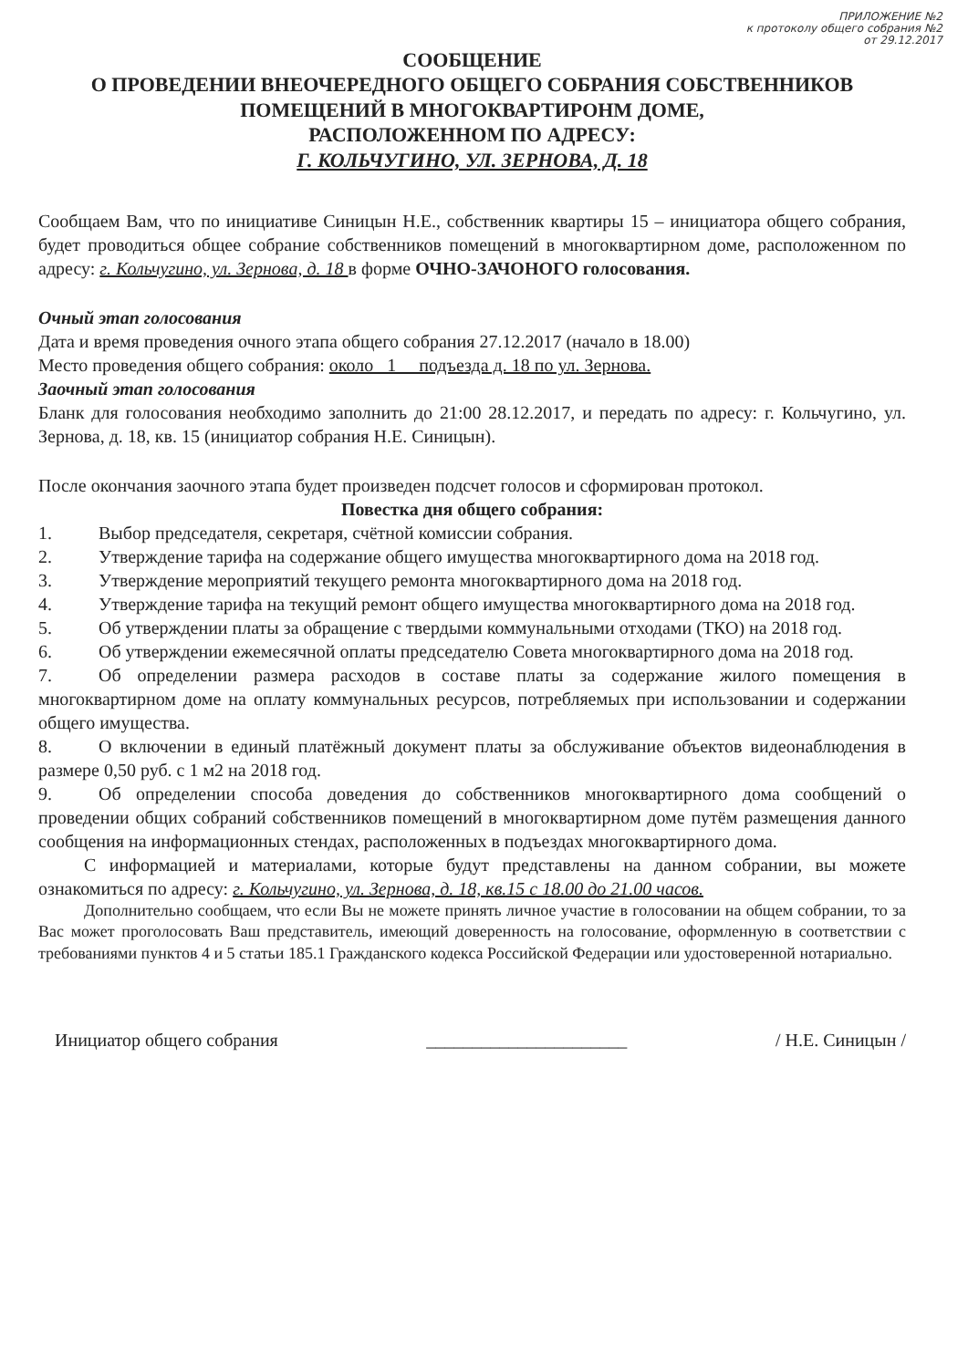ПРИЛОЖЕНИЕ №2
к протоколу общего собрания №2
от 29.12.2017
СООБЩЕНИЕ
О ПРОВЕДЕНИИ ВНЕОЧЕРЕДНОГО ОБЩЕГО СОБРАНИЯ СОБСТВЕННИКОВ ПОМЕЩЕНИЙ В МНОГОКВАРТИРОНМ ДОМЕ,
РАСПОЛОЖЕННОМ ПО АДРЕСУ:
Г. КОЛЬЧУГИНО, УЛ. ЗЕРНОВА, Д. 18
Сообщаем Вам, что по инициативе Синицын Н.Е., собственник квартиры 15 – инициатора общего собрания, будет проводиться общее собрание собственников помещений в многоквартирном доме, расположенном по адресу: г. Кольчугино, ул. Зернова, д. 18 в форме ОЧНО-ЗАЧОНОГО голосования.
Очный этап голосования
Дата и время проведения очного этапа общего собрания 27.12.2017 (начало в 18.00)
Место проведения общего собрания: около _1__ подъезда д. 18 по ул. Зернова.
Заочный этап голосования
Бланк для голосования необходимо заполнить до 21:00 28.12.2017, и передать по адресу: г. Кольчугино, ул. Зернова, д. 18, кв. 15 (инициатор собрания Н.Е. Синицын).
После окончания заочного этапа будет произведен подсчет голосов и сформирован протокол.
Повестка дня общего собрания:
1. Выбор председателя, секретаря, счётной комиссии собрания.
2. Утверждение тарифа на содержание общего имущества многоквартирного дома на 2018 год.
3. Утверждение мероприятий текущего ремонта многоквартирного дома на 2018 год.
4. Утверждение тарифа на текущий ремонт общего имущества многоквартирного дома на 2018 год.
5. Об утверждении платы за обращение с твердыми коммунальными отходами (ТКО) на 2018 год.
6. Об утверждении ежемесячной оплаты председателю Совета многоквартирного дома на 2018 год.
7. Об определении размера расходов в составе платы за содержание жилого помещения в многоквартирном доме на оплату коммунальных ресурсов, потребляемых при использовании и содержании общего имущества.
8. О включении в единый платёжный документ платы за обслуживание объектов видеонаблюдения в размере 0,50 руб. с 1 м2 на 2018 год.
9. Об определении способа доведения до собственников многоквартирного дома сообщений о проведении общих собраний собственников помещений в многоквартирном доме путём размещения данного сообщения на информационных стендах, расположенных в подъездах многоквартирного дома.
С информацией и материалами, которые будут представлены на данном собрании, вы можете ознакомиться по адресу: г. Кольчугино, ул. Зернова, д. 18, кв.15 с 18.00 до 21.00 часов.
Дополнительно сообщаем, что если Вы не можете принять личное участие в голосовании на общем собрании, то за Вас может проголосовать Ваш представитель, имеющий доверенность на голосование, оформленную в соответствии с требованиями пунктов 4 и 5 статьи 185.1 Гражданского кодекса Российской Федерации или удостоверенной нотариально.
Инициатор общего собрания ______________________ / Н.Е. Синицын /